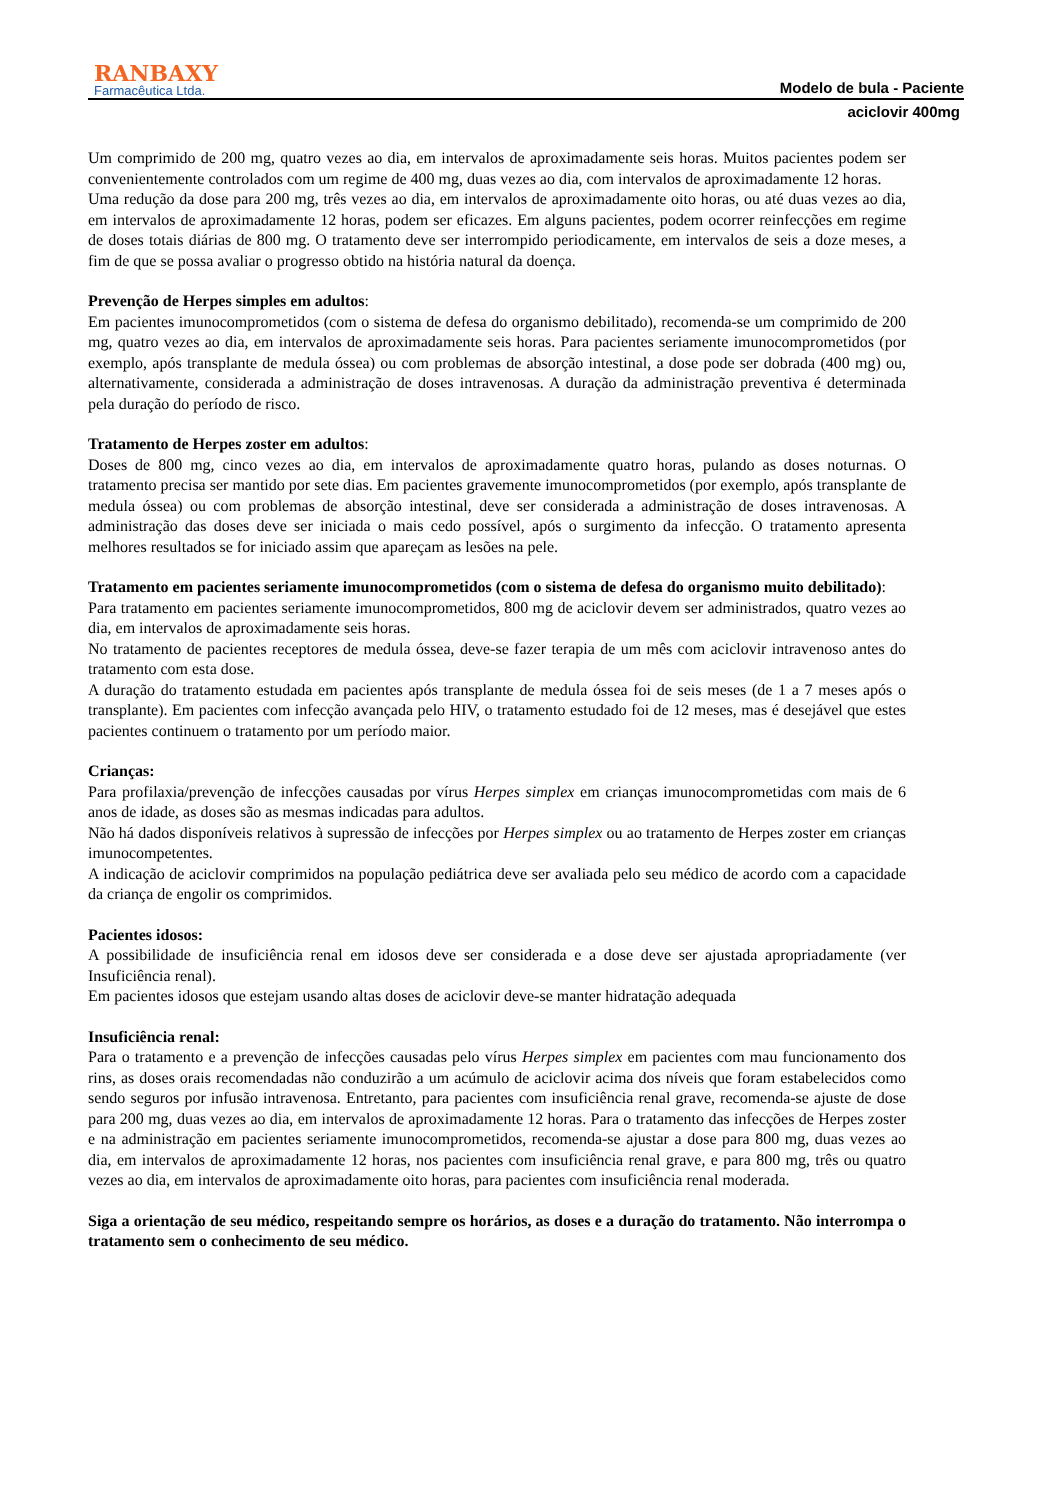RANBAXY
Farmacêutica Ltda.
Modelo de bula - Paciente
aciclovir 400mg
Um comprimido de 200 mg, quatro vezes ao dia, em intervalos de aproximadamente seis horas. Muitos pacientes podem ser convenientemente controlados com um regime de 400 mg, duas vezes ao dia, com intervalos de aproximadamente 12 horas.
Uma redução da dose para 200 mg, três vezes ao dia, em intervalos de aproximadamente oito horas, ou até duas vezes ao dia, em intervalos de aproximadamente 12 horas, podem ser eficazes. Em alguns pacientes, podem ocorrer reinfecções em regime de doses totais diárias de 800 mg. O tratamento deve ser interrompido periodicamente, em intervalos de seis a doze meses, a fim de que se possa avaliar o progresso obtido na história natural da doença.
Prevenção de Herpes simples em adultos:
Em pacientes imunocomprometidos (com o sistema de defesa do organismo debilitado), recomenda-se um comprimido de 200 mg, quatro vezes ao dia, em intervalos de aproximadamente seis horas. Para pacientes seriamente imunocomprometidos (por exemplo, após transplante de medula óssea) ou com problemas de absorção intestinal, a dose pode ser dobrada (400 mg) ou, alternativamente, considerada a administração de doses intravenosas. A duração da administração preventiva é determinada pela duração do período de risco.
Tratamento de Herpes zoster em adultos:
Doses de 800 mg, cinco vezes ao dia, em intervalos de aproximadamente quatro horas, pulando as doses noturnas. O tratamento precisa ser mantido por sete dias. Em pacientes gravemente imunocomprometidos (por exemplo, após transplante de medula óssea) ou com problemas de absorção intestinal, deve ser considerada a administração de doses intravenosas. A administração das doses deve ser iniciada o mais cedo possível, após o surgimento da infecção. O tratamento apresenta melhores resultados se for iniciado assim que apareçam as lesões na pele.
Tratamento em pacientes seriamente imunocomprometidos (com o sistema de defesa do organismo muito debilitado):
Para tratamento em pacientes seriamente imunocomprometidos, 800 mg de aciclovir devem ser administrados, quatro vezes ao dia, em intervalos de aproximadamente seis horas.
No tratamento de pacientes receptores de medula óssea, deve-se fazer terapia de um mês com aciclovir intravenoso antes do tratamento com esta dose.
A duração do tratamento estudada em pacientes após transplante de medula óssea foi de seis meses (de 1 a 7 meses após o transplante). Em pacientes com infecção avançada pelo HIV, o tratamento estudado foi de 12 meses, mas é desejável que estes pacientes continuem o tratamento por um período maior.
Crianças:
Para profilaxia/prevenção de infecções causadas por vírus Herpes simplex em crianças imunocomprometidas com mais de 6 anos de idade, as doses são as mesmas indicadas para adultos.
Não há dados disponíveis relativos à supressão de infecções por Herpes simplex ou ao tratamento de Herpes zoster em crianças imunocompetentes.
A indicação de aciclovir comprimidos na população pediátrica deve ser avaliada pelo seu médico de acordo com a capacidade da criança de engolir os comprimidos.
Pacientes idosos:
A possibilidade de insuficiência renal em idosos deve ser considerada e a dose deve ser ajustada apropriadamente (ver Insuficiência renal).
Em pacientes idosos que estejam usando altas doses de aciclovir deve-se manter hidratação adequada
Insuficiência renal:
Para o tratamento e a prevenção de infecções causadas pelo vírus Herpes simplex em pacientes com mau funcionamento dos rins, as doses orais recomendadas não conduzirão a um acúmulo de aciclovir acima dos níveis que foram estabelecidos como sendo seguros por infusão intravenosa. Entretanto, para pacientes com insuficiência renal grave, recomenda-se ajuste de dose para 200 mg, duas vezes ao dia, em intervalos de aproximadamente 12 horas. Para o tratamento das infecções de Herpes zoster e na administração em pacientes seriamente imunocomprometidos, recomenda-se ajustar a dose para 800 mg, duas vezes ao dia, em intervalos de aproximadamente 12 horas, nos pacientes com insuficiência renal grave, e para 800 mg, três ou quatro vezes ao dia, em intervalos de aproximadamente oito horas, para pacientes com insuficiência renal moderada.
Siga a orientação de seu médico, respeitando sempre os horários, as doses e a duração do tratamento. Não interrompa o tratamento sem o conhecimento de seu médico.